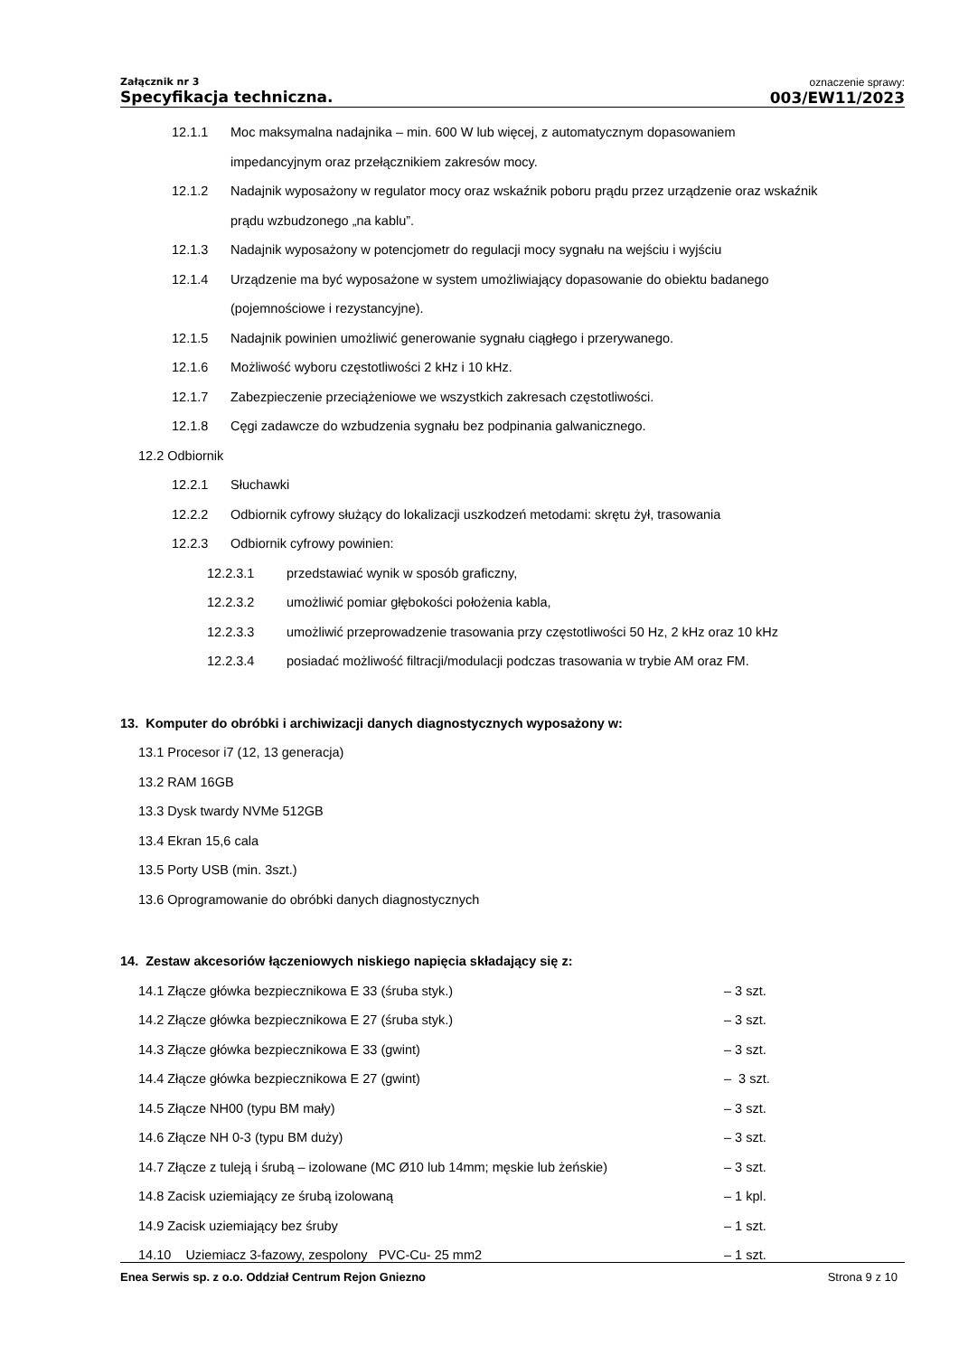Załącznik nr 3
Specyfikacja techniczna.
oznaczenie sprawy:
003/EW11/2023
12.1.1 Moc maksymalna nadajnika – min. 600 W lub więcej, z automatycznym dopasowaniem
impedancyjnym oraz przełącznikiem zakresów mocy.
12.1.2 Nadajnik wyposażony w regulator mocy oraz wskaźnik poboru prądu przez urządzenie oraz wskaźnik
prądu wzbudzonego „na kablu”.
12.1.3 Nadajnik wyposażony w potencjometr do regulacji mocy sygnału na wejściu i wyjściu
12.1.4 Urządzenie ma być wyposażone w system umożliwiający dopasowanie do obiektu badanego
(pojemnościowe i rezystancyjne).
12.1.5 Nadajnik powinien umożliwić generowanie sygnału ciągłego i przerywanego.
12.1.6 Możliwość wyboru częstotliwości 2 kHz i 10 kHz.
12.1.7 Zabezpieczenie przeciążeniowe we wszystkich zakresach częstotliwości.
12.1.8 Cęgi zadawcze do wzbudzenia sygnału bez podpinania galwanicznego.
12.2 Odbiornik
12.2.1 Słuchawki
12.2.2 Odbiornik cyfrowy służący do lokalizacji uszkodzeń metodami: skrętu żył, trasowania
12.2.3 Odbiornik cyfrowy powinien:
12.2.3.1 przedstawiać wynik w sposób graficzny,
12.2.3.2 umożliwić pomiar głębokości położenia kabla,
12.2.3.3 umożliwić przeprowadzenie trasowania przy częstotliwości 50 Hz, 2 kHz oraz 10 kHz
12.2.3.4 posiadać możliwość filtracji/modulacji podczas trasowania w trybie AM oraz FM.
13. Komputer do obróbki i archiwizacji danych diagnostycznych wyposażony w:
13.1 Procesor i7 (12, 13 generacja)
13.2 RAM 16GB
13.3 Dysk twardy NVMe 512GB
13.4 Ekran 15,6 cala
13.5 Porty USB (min. 3szt.)
13.6 Oprogramowanie do obróbki danych diagnostycznych
14. Zestaw akcesoriów łączeniowych niskiego napięcia składający się z:
14.1 Złącze główka bezpiecznikowa E 33 (śruba styk.) – 3 szt.
14.2 Złącze główka bezpiecznikowa E 27 (śruba styk.) – 3 szt.
14.3 Złącze główka bezpiecznikowa E 33 (gwint) – 3 szt.
14.4 Złącze główka bezpiecznikowa E 27 (gwint) – 3 szt.
14.5 Złącze NH00 (typu BM mały) – 3 szt.
14.6 Złącze NH 0-3 (typu BM duży) – 3 szt.
14.7 Złącze z tuleją i śrubą – izolowane (MC Ø10 lub 14mm; męskie lub żeńskie) – 3 szt.
14.8 Zacisk uziemiający ze śrubą izolowaną – 1 kpl.
14.9 Zacisk uziemiający bez śruby – 1 szt.
14.10 Uziemiacz 3-fazowy, zespolony PVC-Cu- 25 mm2 – 1 szt.
Enea Serwis sp. z o.o. Oddział Centrum Rejon Gniezno Strona 9 z 10